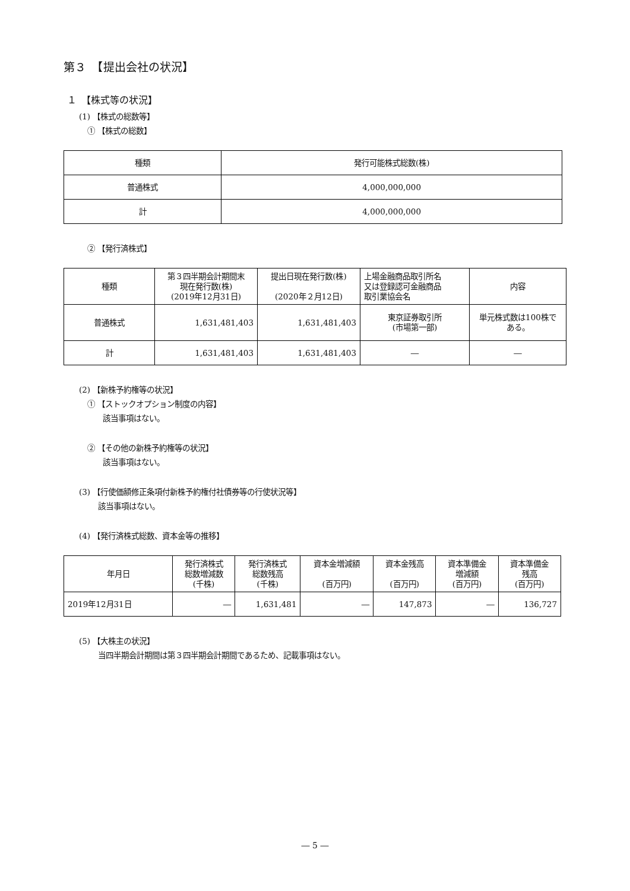第３　【提出会社の状況】
１　【株式等の状況】
(1) 【株式の総数等】
① 【株式の総数】
| 種類 | 発行可能株式総数(株) |
| --- | --- |
| 普通株式 | 4,000,000,000 |
| 計 | 4,000,000,000 |
② 【発行済株式】
| 種類 | 第３四半期会計期間末 現在発行数(株) (2019年12月31日) | 提出日現在発行数(株) (2020年２月12日) | 上場金融商品取引所名 又は登録認可金融商品 取引業協会名 | 内容 |
| --- | --- | --- | --- | --- |
| 普通株式 | 1,631,481,403 | 1,631,481,403 | 東京証券取引所 (市場第一部) | 単元株式数は100株で ある。 |
| 計 | 1,631,481,403 | 1,631,481,403 | ― | ― |
(2) 【新株予約権等の状況】
① 【ストックオプション制度の内容】
該当事項はない。
② 【その他の新株予約権等の状況】
該当事項はない。
(3) 【行使価額修正条項付新株予約権付社債券等の行使状況等】
該当事項はない。
(4) 【発行済株式総数、資本金等の推移】
| 年月日 | 発行済株式 総数増減数 (千株) | 発行済株式 総数残高 (千株) | 資本金増減額 (百万円) | 資本金残高 (百万円) | 資本準備金 増減額 (百万円) | 資本準備金 残高 (百万円) |
| --- | --- | --- | --- | --- | --- | --- |
| 2019年12月31日 | ― | 1,631,481 | ― | 147,873 | ― | 136,727 |
(5) 【大株主の状況】
当四半期会計期間は第３四半期会計期間であるため、記載事項はない。
― 5 ―